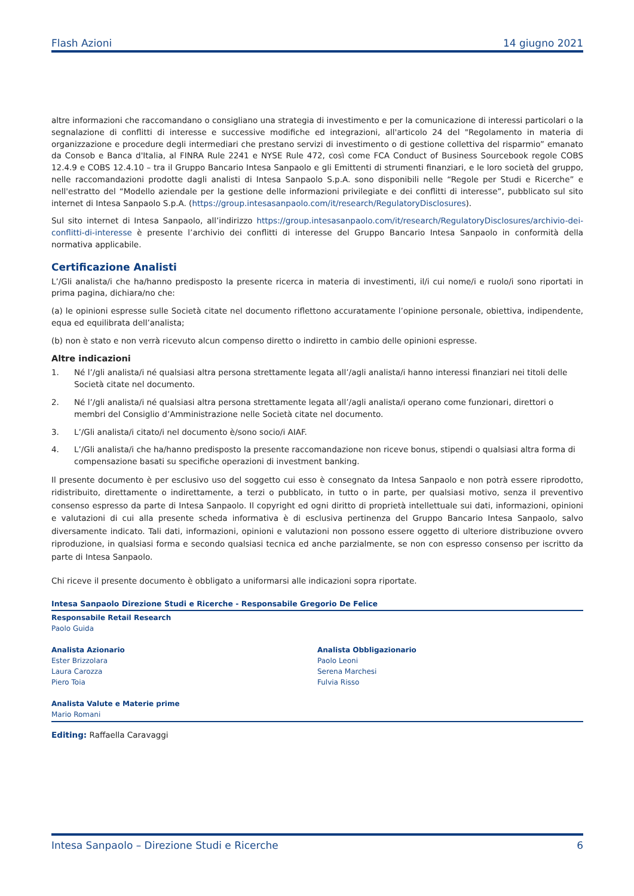Flash Azioni 14 giugno 2021
altre informazioni che raccomandano o consigliano una strategia di investimento e per la comunicazione di interessi particolari o la segnalazione di conflitti di interesse e successive modifiche ed integrazioni, all'articolo 24 del "Regolamento in materia di organizzazione e procedure degli intermediari che prestano servizi di investimento o di gestione collettiva del risparmio” emanato da Consob e Banca d'Italia, al FINRA Rule 2241 e NYSE Rule 472, così come FCA Conduct of Business Sourcebook regole COBS 12.4.9 e COBS 12.4.10 – tra il Gruppo Bancario Intesa Sanpaolo e gli Emittenti di strumenti finanziari, e le loro società del gruppo, nelle raccomandazioni prodotte dagli analisti di Intesa Sanpaolo S.p.A. sono disponibili nelle “Regole per Studi e Ricerche” e nell'estratto del “Modello aziendale per la gestione delle informazioni privilegiate e dei conflitti di interesse”, pubblicato sul sito internet di Intesa Sanpaolo S.p.A. (https://group.intesasanpaolo.com/it/research/RegulatoryDisclosures).
Sul sito internet di Intesa Sanpaolo, all’indirizzo https://group.intesasanpaolo.com/it/research/RegulatoryDisclosures/archivio-dei-conflitti-di-interesse è presente l’archivio dei conflitti di interesse del Gruppo Bancario Intesa Sanpaolo in conformità della normativa applicabile.
Certificazione Analisti
L’/Gli analista/i che ha/hanno predisposto la presente ricerca in materia di investimenti, il/i cui nome/i e ruolo/i sono riportati in prima pagina, dichiara/no che:
(a) le opinioni espresse sulle Società citate nel documento riflettono accuratamente l’opinione personale, obiettiva, indipendente, equa ed equilibrata dell’analista;
(b) non è stato e non verrà ricevuto alcun compenso diretto o indiretto in cambio delle opinioni espresse.
Altre indicazioni
1. Né l’/gli analista/i né qualsiasi altra persona strettamente legata all’/agli analista/i hanno interessi finanziari nei titoli delle Società citate nel documento.
2. Né l’/gli analista/i né qualsiasi altra persona strettamente legata all’/agli analista/i operano come funzionari, direttori o membri del Consiglio d’Amministrazione nelle Società citate nel documento.
3. L’/Gli analista/i citato/i nel documento è/sono socio/i AIAF.
4. L’/Gli analista/i che ha/hanno predisposto la presente raccomandazione non riceve bonus, stipendi o qualsiasi altra forma di compensazione basati su specifiche operazioni di investment banking.
Il presente documento è per esclusivo uso del soggetto cui esso è consegnato da Intesa Sanpaolo e non potrà essere riprodotto, ridistribuito, direttamente o indirettamente, a terzi o pubblicato, in tutto o in parte, per qualsiasi motivo, senza il preventivo consenso espresso da parte di Intesa Sanpaolo. Il copyright ed ogni diritto di proprietà intellettuale sui dati, informazioni, opinioni e valutazioni di cui alla presente scheda informativa è di esclusiva pertinenza del Gruppo Bancario Intesa Sanpaolo, salvo diversamente indicato. Tali dati, informazioni, opinioni e valutazioni non possono essere oggetto di ulteriore distribuzione ovvero riproduzione, in qualsiasi forma e secondo qualsiasi tecnica ed anche parzialmente, se non con espresso consenso per iscritto da parte di Intesa Sanpaolo.
Chi riceve il presente documento è obbligato a uniformarsi alle indicazioni sopra riportate.
Intesa Sanpaolo Direzione Studi e Ricerche - Responsabile Gregorio De Felice
Responsabile Retail Research
Paolo Guida
Analista Azionario
Ester Brizzolara
Laura Carozza
Piero Toia
Analista Obbligazionario
Paolo Leoni
Serena Marchesi
Fulvia Risso
Analista Valute e Materie prime
Mario Romani
Editing: Raffaella Caravaggi
Intesa Sanpaolo – Direzione Studi e Ricerche 6